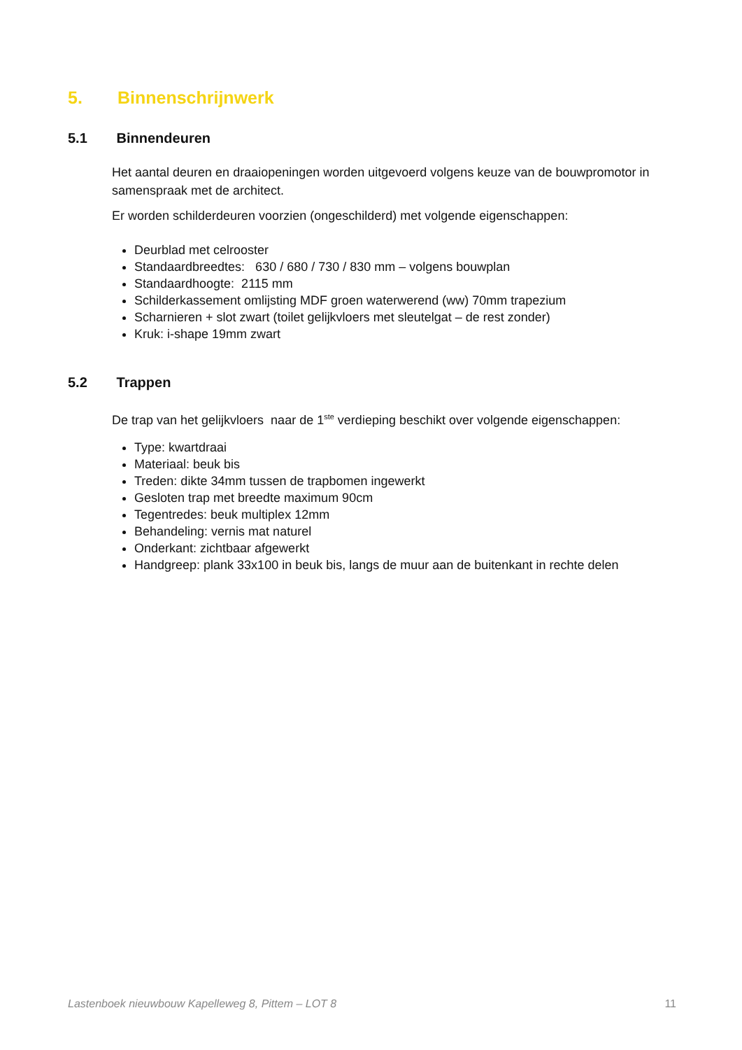5. Binnenschrijnwerk
5.1 Binnendeuren
Het aantal deuren en draaiopeningen worden uitgevoerd volgens keuze van de bouwpromotor in samenspraak met de architect.
Er worden schilderdeuren voorzien (ongeschilderd) met volgende eigenschappen:
Deurblad met celrooster
Standaardbreedtes: 630 / 680 / 730 / 830 mm – volgens bouwplan
Standaardhoogte: 2115 mm
Schilderkassement omlijsting MDF groen waterwerend (ww) 70mm trapezium
Scharnieren + slot zwart (toilet gelijkvloers met sleutelgat – de rest zonder)
Kruk: i-shape 19mm zwart
5.2 Trappen
De trap van het gelijkvloers naar de 1<sup>ste</sup> verdieping beschikt over volgende eigenschappen:
Type: kwartdraai
Materiaal: beuk bis
Treden: dikte 34mm tussen de trapbomen ingewerkt
Gesloten trap met breedte maximum 90cm
Tegentredes: beuk multiplex 12mm
Behandeling: vernis mat naturel
Onderkant: zichtbaar afgewerkt
Handgreep: plank 33x100 in beuk bis, langs de muur aan de buitenkant in rechte delen
Lastenboek nieuwbouw Kapelleweg 8, Pittem – LOT 8 11